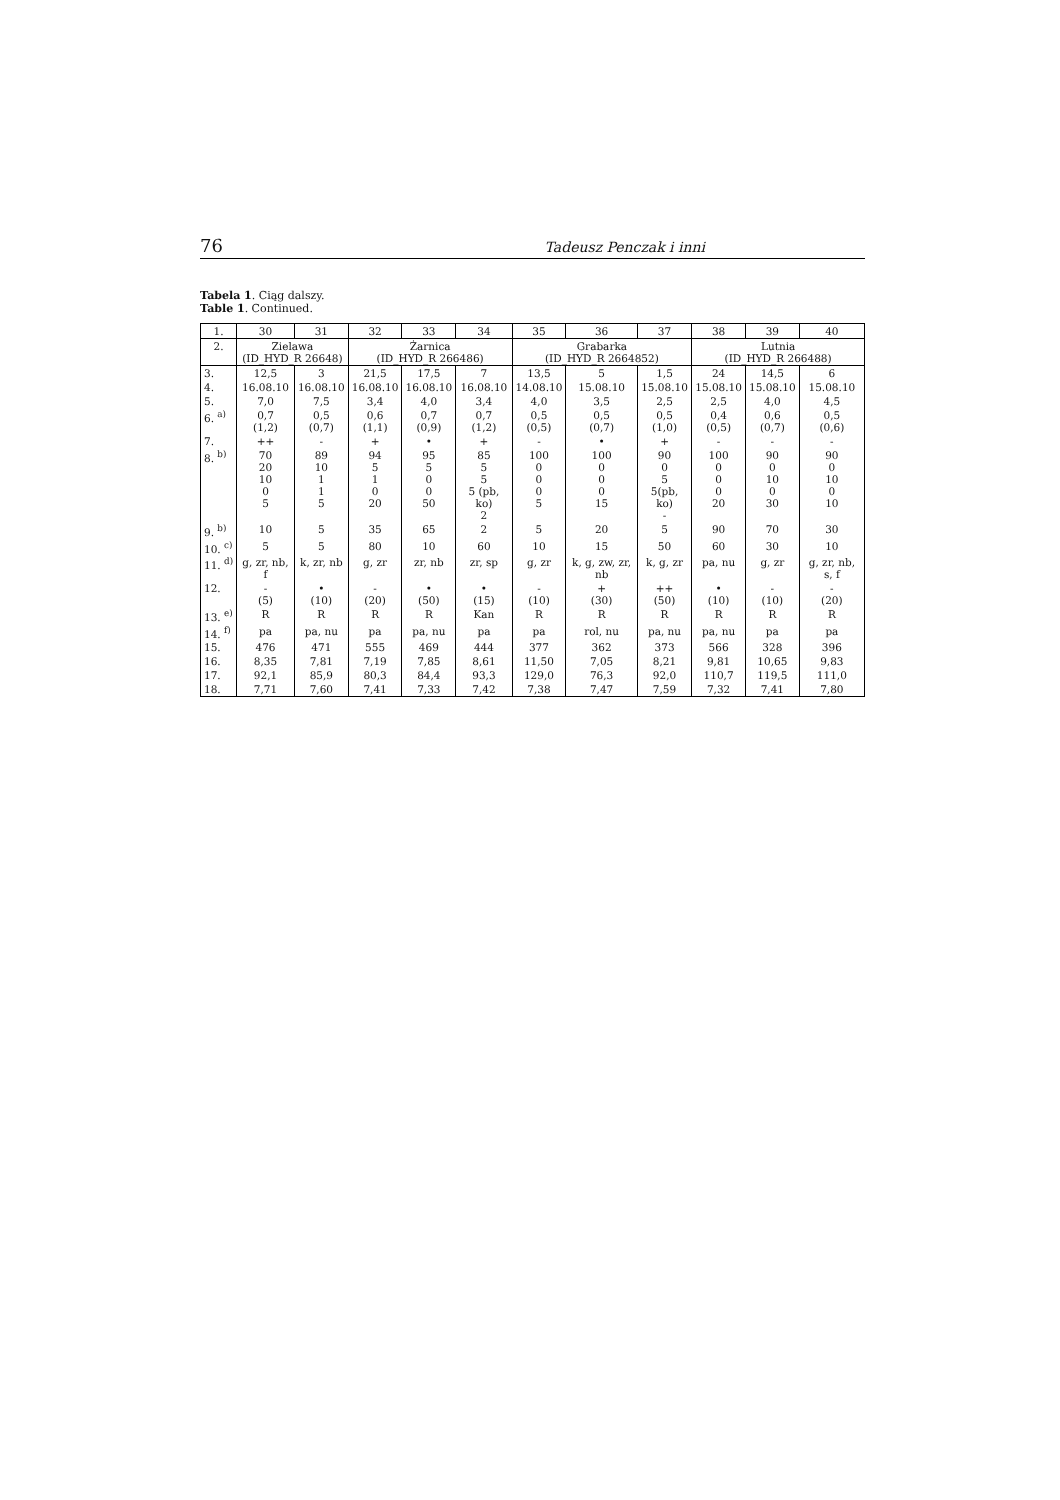76 Tadeusz Penczak i inni
Tabela 1. Ciąg dalszy.
Table 1. Continued.
| 1. | 30 | 31 | 32 | 33 | 34 | 35 | 36 | 37 | 38 | 39 | 40 |
| --- | --- | --- | --- | --- | --- | --- | --- | --- | --- | --- | --- |
| 2. | Zielawa (ID_HYD_R 26648) | | Żarnica (ID_HYD_R 266486) | | | Grabarka (ID_HYD_R 2664852) | | | Lutnia (ID_HYD_R 266488) | | |
| 3. | 12,5 | 3 | 21,5 | 17,5 | 7 | 13,5 | 5 | 1,5 | 24 | 14,5 | 6 |
| 4. | 16.08.10 | 16.08.10 | 16.08.10 | 16.08.10 | 16.08.10 | 14.08.10 | 15.08.10 | 15.08.10 | 15.08.10 | 15.08.10 | 15.08.10 |
| 5. | 7,0 | 7,5 | 3,4 | 4,0 | 3,4 | 4,0 | 3,5 | 2,5 | 2,5 | 4,0 | 4,5 |
| 6. <sup>a)</sup> | 0,7 (1,2) | 0,5 (0,7) | 0,6 (1,1) | 0,7 (0,9) | 0,7 (1,2) | 0,5 (0,5) | 0,5 (0,7) | 0,5 (1,0) | 0,4 (0,5) | 0,6 (0,7) | 0,5 (0,6) |
| 7. | ++ | - | + | • | + | - | • | + | - | - | - |
| 8. <sup>b)</sup> | 70 20 10 0 5 | 89 10 1 1 5 | 94 5 1 0 20 | 95 5 0 0 50 | 85 5 5 5 (pb, ko) 2 | 100 0 0 0 5 | 100 0 0 0 15 | 90 0 5 5(pb, ko) - | 100 0 0 0 20 | 90 0 10 0 30 | 90 0 10 0 10 |
| 9. <sup>b)</sup> | 10 | 5 | 35 | 65 | 2 | 5 | 20 | 5 | 90 | 70 | 30 |
| 10. <sup>c)</sup> | 5 | 5 | 80 | 10 | 60 | 10 | 15 | 50 | 60 | 30 | 10 |
| 11. <sup>d)</sup> | g, zr, nb, f | k, zr, nb | g, zr | zr, nb | zr, sp | g, zr | k, g, zw, zr, nb | k, g, zr | pa, nu | g, zr | g, zr, nb, s, f |
| 12. | - (5) | • (10) | - (20) | • (50) | • (15) | - (10) | + (30) | ++ (50) | • (10) | - (10) | - (20) |
| 13. <sup>e)</sup> | R | R | R | R | Kan | R | R | R | R | R | R |
| 14. <sup>f)</sup> | pa | pa, nu | pa | pa, nu | pa | pa | rol, nu | pa, nu | pa, nu | pa | pa |
| 15. | 476 | 471 | 555 | 469 | 444 | 377 | 362 | 373 | 566 | 328 | 396 |
| 16. | 8,35 | 7,81 | 7,19 | 7,85 | 8,61 | 11,50 | 7,05 | 8,21 | 9,81 | 10,65 | 9,83 |
| 17. | 92,1 | 85,9 | 80,3 | 84,4 | 93,3 | 129,0 | 76,3 | 92,0 | 110,7 | 119,5 | 111,0 |
| 18. | 7,71 | 7,60 | 7,41 | 7,33 | 7,42 | 7,38 | 7,47 | 7,59 | 7,32 | 7,41 | 7,80 |